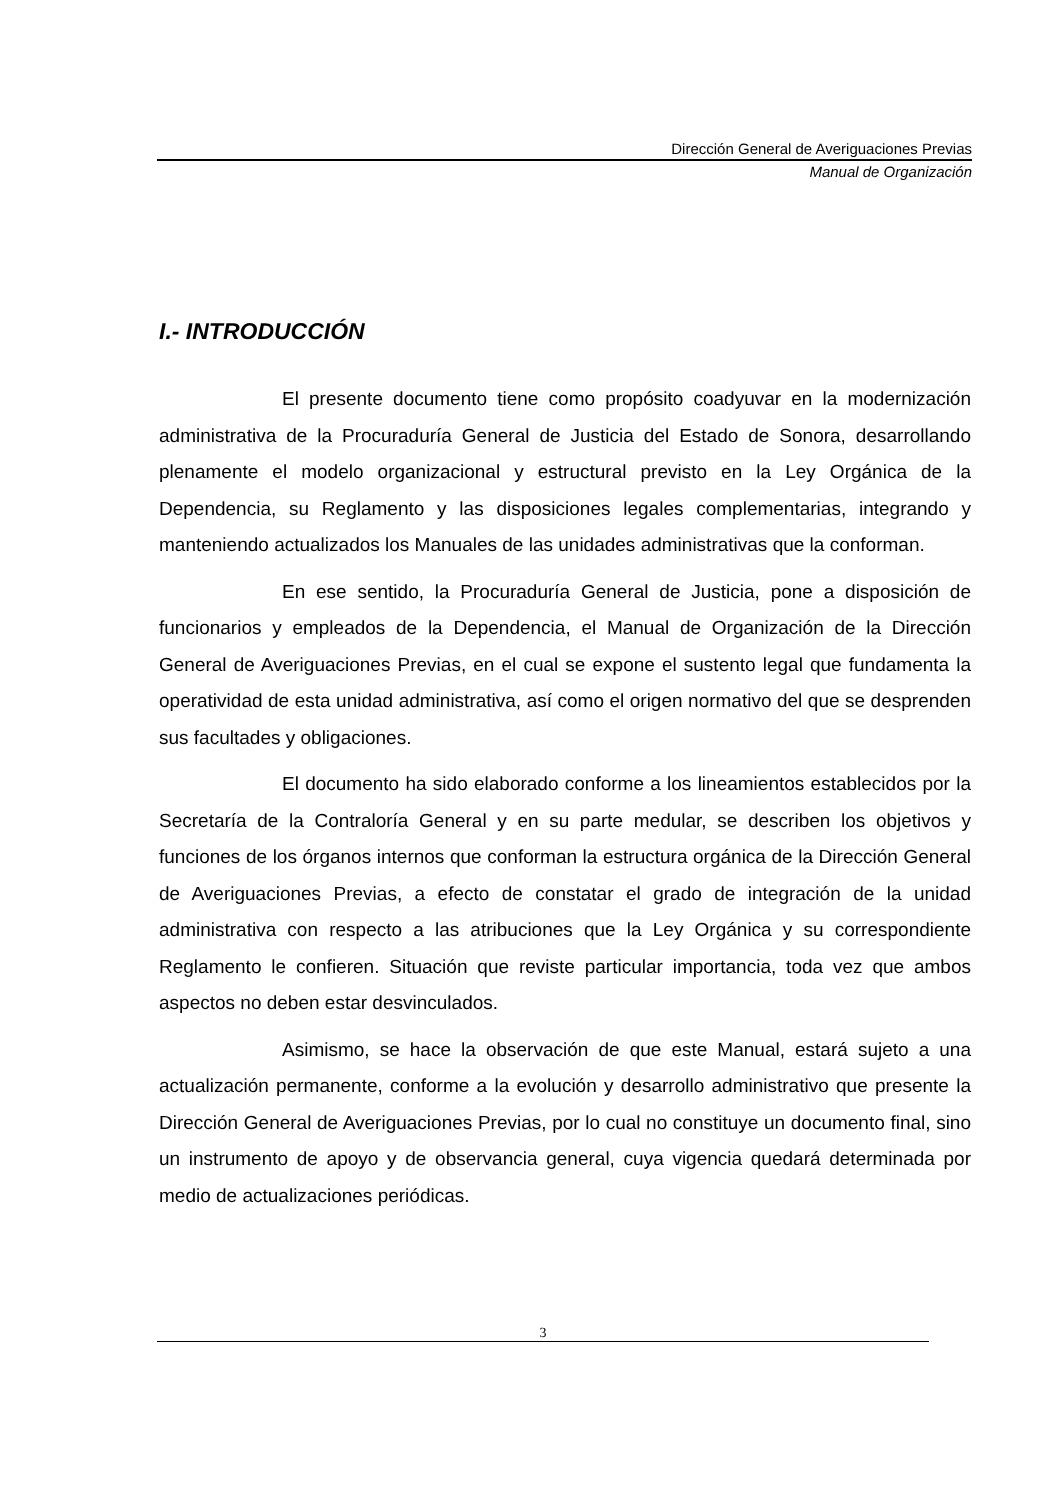Dirección General de Averiguaciones Previas
Manual de Organización
I.- INTRODUCCIÓN
El presente documento tiene como propósito coadyuvar en la modernización administrativa de la Procuraduría General de Justicia del Estado de Sonora, desarrollando plenamente el modelo organizacional y estructural previsto en la Ley Orgánica de la Dependencia, su Reglamento y las disposiciones legales complementarias, integrando y manteniendo actualizados los Manuales de las unidades administrativas que la conforman.
En ese sentido, la Procuraduría General de Justicia, pone a disposición de funcionarios y empleados de la Dependencia, el Manual de Organización de la Dirección General de Averiguaciones Previas, en el cual se expone el sustento legal que fundamenta la operatividad de esta unidad administrativa, así como el origen normativo del que se desprenden sus facultades y obligaciones.
El documento ha sido elaborado conforme a los lineamientos establecidos por la Secretaría de la Contraloría General y en su parte medular, se describen los objetivos y funciones de los órganos internos que conforman la estructura orgánica de la Dirección General de Averiguaciones Previas, a efecto de constatar el grado de integración de la unidad administrativa con respecto a las atribuciones que la Ley Orgánica y su correspondiente Reglamento le confieren. Situación que reviste particular importancia, toda vez que ambos aspectos no deben estar desvinculados.
Asimismo, se hace la observación de que este Manual, estará sujeto a una actualización permanente, conforme a la evolución y desarrollo administrativo que presente la Dirección General de Averiguaciones Previas, por lo cual no constituye un documento final, sino un instrumento de apoyo y de observancia general, cuya vigencia quedará determinada por medio de actualizaciones periódicas.
3